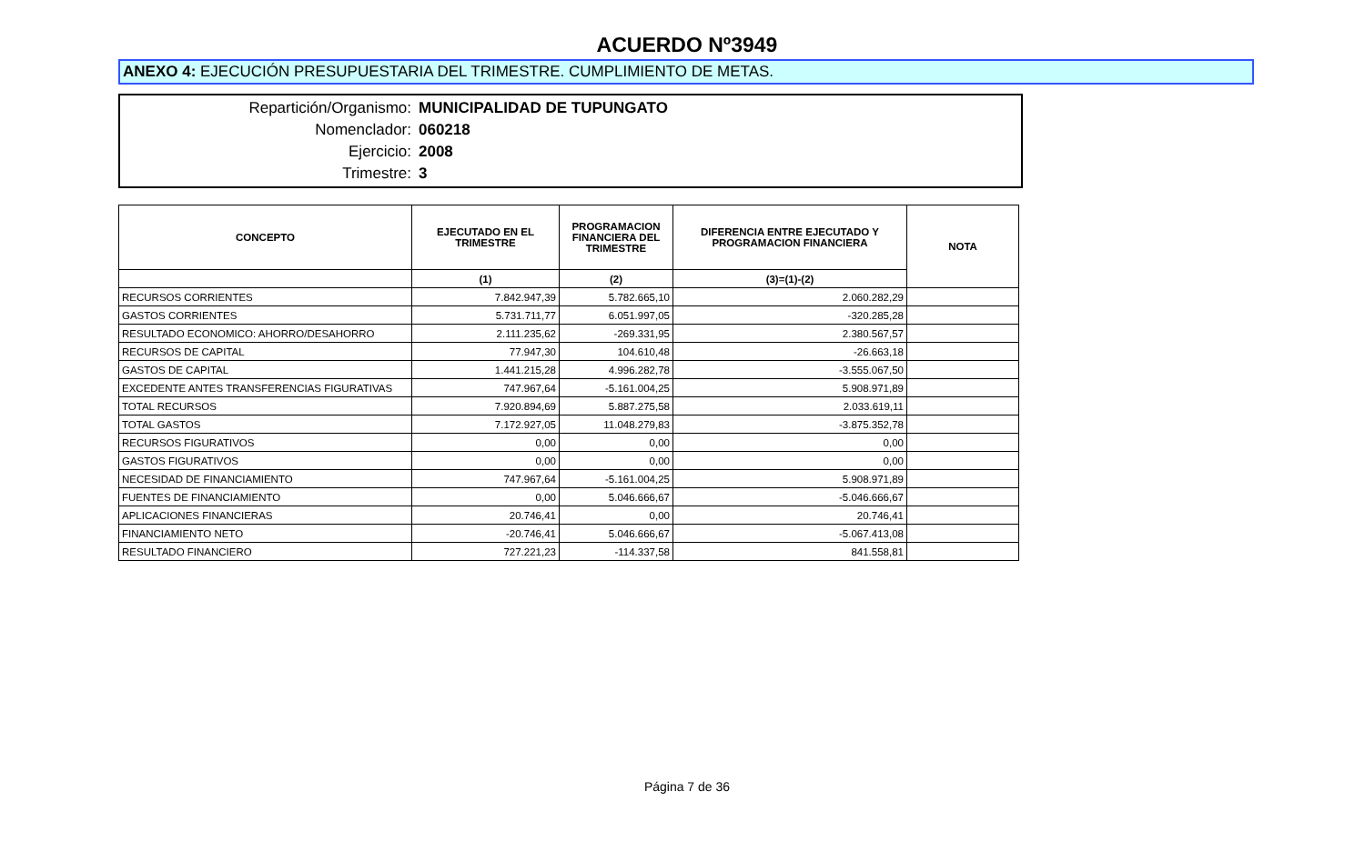ACUERDO Nº3949
ANEXO 4: EJECUCIÓN PRESUPUESTARIA DEL TRIMESTRE. CUMPLIMIENTO DE METAS.
Repartición/Organismo: MUNICIPALIDAD DE TUPUNGATO
Nomenclador: 060218
Ejercicio: 2008
Trimestre: 3
| CONCEPTO | EJECUTADO EN EL TRIMESTRE | PROGRAMACION FINANCIERA DEL TRIMESTRE | DIFERENCIA ENTRE EJECUTADO Y PROGRAMACION FINANCIERA | NOTA |
| --- | --- | --- | --- | --- |
| | (1) | (2) | (3)=(1)-(2) | |
| RECURSOS CORRIENTES | 7.842.947,39 | 5.782.665,10 | 2.060.282,29 | |
| GASTOS CORRIENTES | 5.731.711,77 | 6.051.997,05 | -320.285,28 | |
| RESULTADO ECONOMICO: AHORRO/DESAHORRO | 2.111.235,62 | -269.331,95 | 2.380.567,57 | |
| RECURSOS DE CAPITAL | 77.947,30 | 104.610,48 | -26.663,18 | |
| GASTOS DE CAPITAL | 1.441.215,28 | 4.996.282,78 | -3.555.067,50 | |
| EXCEDENTE ANTES TRANSFERENCIAS FIGURATIVAS | 747.967,64 | -5.161.004,25 | 5.908.971,89 | |
| TOTAL RECURSOS | 7.920.894,69 | 5.887.275,58 | 2.033.619,11 | |
| TOTAL GASTOS | 7.172.927,05 | 11.048.279,83 | -3.875.352,78 | |
| RECURSOS FIGURATIVOS | 0,00 | 0,00 | 0,00 | |
| GASTOS FIGURATIVOS | 0,00 | 0,00 | 0,00 | |
| NECESIDAD DE FINANCIAMIENTO | 747.967,64 | -5.161.004,25 | 5.908.971,89 | |
| FUENTES DE FINANCIAMIENTO | 0,00 | 5.046.666,67 | -5.046.666,67 | |
| APLICACIONES FINANCIERAS | 20.746,41 | 0,00 | 20.746,41 | |
| FINANCIAMIENTO NETO | -20.746,41 | 5.046.666,67 | -5.067.413,08 | |
| RESULTADO FINANCIERO | 727.221,23 | -114.337,58 | 841.558,81 | |
Página 7 de 36